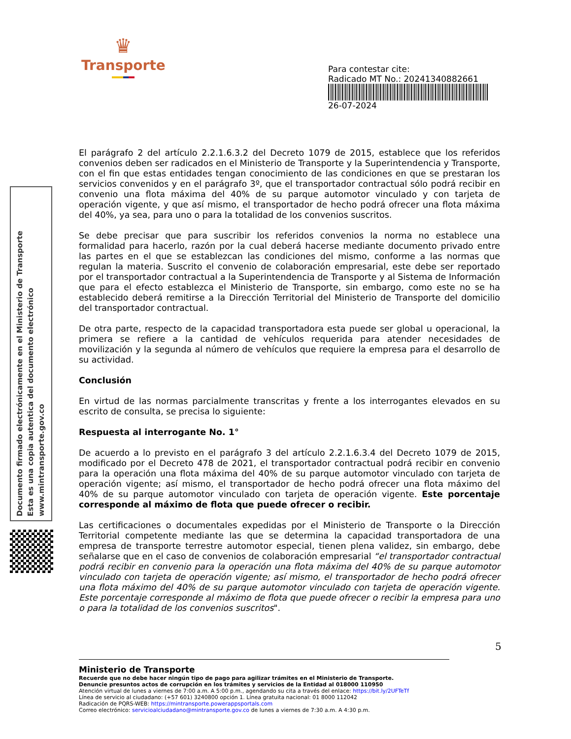♛
Transporte
Para contestar cite:
Radicado MT No.: 20241340882661
26-07-2024
Documento firmado electrónicamente en el Ministerio de Transporte
Esta es una copia autentica del documento electrónico
www.mintransporte.gov.co
El parágrafo 2 del artículo 2.2.1.6.3.2 del Decreto 1079 de 2015, establece que los referidos convenios deben ser radicados en el Ministerio de Transporte y la Superintendencia y Transporte, con el fin que estas entidades tengan conocimiento de las condiciones en que se prestaran los servicios convenidos y en el parágrafo 3º, que el transportador contractual sólo podrá recibir en convenio una flota máxima del 40% de su parque automotor vinculado y con tarjeta de operación vigente, y que así mismo, el transportador de hecho podrá ofrecer una flota máxima del 40%, ya sea, para uno o para la totalidad de los convenios suscritos.
Se debe precisar que para suscribir los referidos convenios la norma no establece una formalidad para hacerlo, razón por la cual deberá hacerse mediante documento privado entre las partes en el que se establezcan las condiciones del mismo, conforme a las normas que regulan la materia. Suscrito el convenio de colaboración empresarial, este debe ser reportado por el transportador contractual a la Superintendencia de Transporte y al Sistema de Información que para el efecto establezca el Ministerio de Transporte, sin embargo, como este no se ha establecido deberá remitirse a la Dirección Territorial del Ministerio de Transporte del domicilio del transportador contractual.
De otra parte, respecto de la capacidad transportadora esta puede ser global u operacional, la primera se refiere a la cantidad de vehículos requerida para atender necesidades de movilización y la segunda al número de vehículos que requiere la empresa para el desarrollo de su actividad.
Conclusión
En virtud de las normas parcialmente transcritas y frente a los interrogantes elevados en su escrito de consulta, se precisa lo siguiente:
Respuesta al interrogante No. 1°
De acuerdo a lo previsto en el parágrafo 3 del artículo 2.2.1.6.3.4 del Decreto 1079 de 2015, modificado por el Decreto 478 de 2021, el transportador contractual podrá recibir en convenio para la operación una flota máxima del 40% de su parque automotor vinculado con tarjeta de operación vigente; así mismo, el transportador de hecho podrá ofrecer una flota máximo del 40% de su parque automotor vinculado con tarjeta de operación vigente. Este porcentaje corresponde al máximo de flota que puede ofrecer o recibir.
Las certificaciones o documentales expedidas por el Ministerio de Transporte o la Dirección Territorial competente mediante las que se determina la capacidad transportadora de una empresa de transporte terrestre automotor especial, tienen plena validez, sin embargo, debe señalarse que en el caso de convenios de colaboración empresarial “el transportador contractual podrá recibir en convenio para la operación una flota máxima del 40% de su parque automotor vinculado con tarjeta de operación vigente; así mismo, el transportador de hecho podrá ofrecer una flota máximo del 40% de su parque automotor vinculado con tarjeta de operación vigente. Este porcentaje corresponde al máximo de flota que puede ofrecer o recibir la empresa para uno o para la totalidad de los convenios suscritos".
5
Ministerio de Transporte
Recuerde que no debe hacer ningún tipo de pago para agilizar trámites en el Ministerio de Transporte.
Denuncie presuntos actos de corrupción en los trámites y servicios de la Entidad al 018000 110950
Atención virtual de lunes a viernes de 7:00 a.m. A 5:00 p.m., agendando su cita a través del enlace: https://bit.ly/2UFTeTf
Línea de servicio al ciudadano: (+57 601) 3240800 opción 1. Línea gratuita nacional: 01 8000 112042
Radicación de PQRS-WEB: https://mintransporte.powerappsportals.com
Correo electrónico: servicioalciudadano@mintransporte.gov.co de lunes a viernes de 7:30 a.m. A 4:30 p.m.